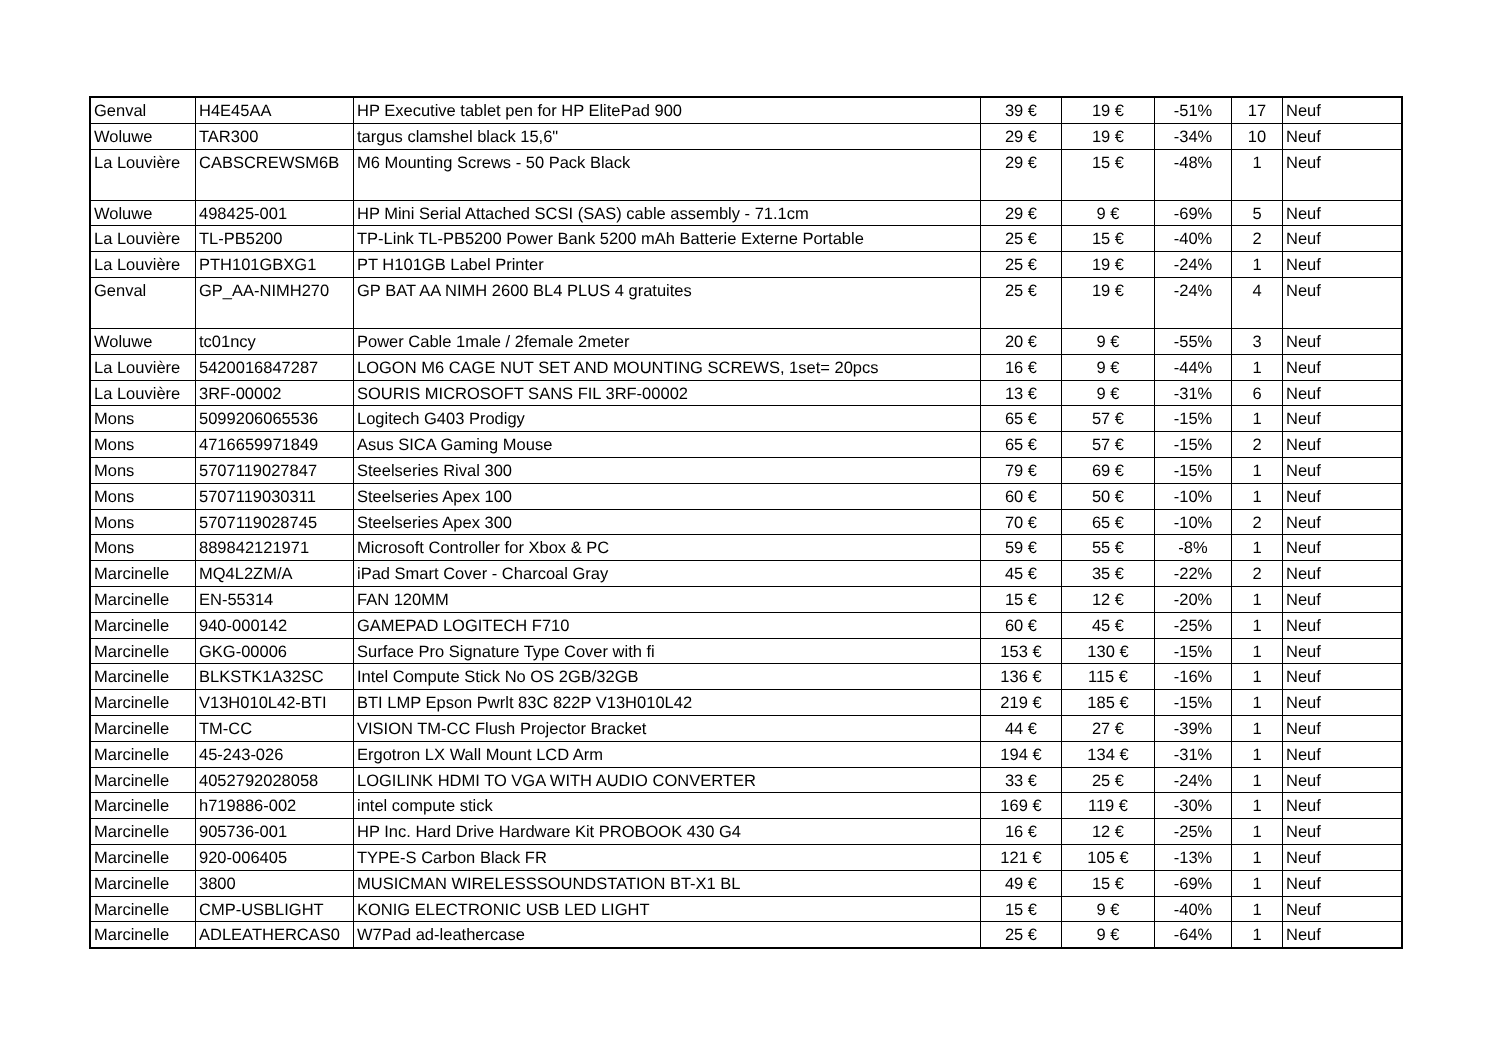| Genval | H4E45AA | HP Executive tablet pen for HP ElitePad 900 | 39 € | 19 € | -51% | 17 | Neuf |
| Woluwe | TAR300 | targus clamshel black 15,6" | 29 € | 19 € | -34% | 10 | Neuf |
| La Louvière | CABSCREWSM6B | M6 Mounting Screws - 50 Pack Black | 29 € | 15 € | -48% | 1 | Neuf |
| Woluwe | 498425-001 | HP Mini Serial Attached SCSI (SAS) cable assembly - 71.1cm | 29 € | 9 € | -69% | 5 | Neuf |
| La Louvière | TL-PB5200 | TP-Link TL-PB5200 Power Bank 5200 mAh Batterie Externe Portable | 25 € | 15 € | -40% | 2 | Neuf |
| La Louvière | PTH101GBXG1 | PT H101GB Label Printer | 25 € | 19 € | -24% | 1 | Neuf |
| Genval | GP_AA-NIMH270 | GP BAT AA NIMH 2600 BL4 PLUS 4 gratuites | 25 € | 19 € | -24% | 4 | Neuf |
| Woluwe | tc01ncy | Power Cable 1male / 2female 2meter | 20 € | 9 € | -55% | 3 | Neuf |
| La Louvière | 5420016847287 | LOGON M6 CAGE NUT SET AND MOUNTING SCREWS, 1set= 20pcs | 16 € | 9 € | -44% | 1 | Neuf |
| La Louvière | 3RF-00002 | SOURIS MICROSOFT SANS FIL 3RF-00002 | 13 € | 9 € | -31% | 6 | Neuf |
| Mons | 5099206065536 | Logitech G403 Prodigy | 65 € | 57 € | -15% | 1 | Neuf |
| Mons | 4716659971849 | Asus SICA Gaming Mouse | 65 € | 57 € | -15% | 2 | Neuf |
| Mons | 5707119027847 | Steelseries Rival 300 | 79 € | 69 € | -15% | 1 | Neuf |
| Mons | 5707119030311 | Steelseries Apex 100 | 60 € | 50 € | -10% | 1 | Neuf |
| Mons | 5707119028745 | Steelseries Apex 300 | 70 € | 65 € | -10% | 2 | Neuf |
| Mons | 889842121971 | Microsoft Controller for Xbox & PC | 59 € | 55 € | -8% | 1 | Neuf |
| Marcinelle | MQ4L2ZM/A | iPad Smart Cover - Charcoal Gray | 45 € | 35 € | -22% | 2 | Neuf |
| Marcinelle | EN-55314 | FAN 120MM | 15 € | 12 € | -20% | 1 | Neuf |
| Marcinelle | 940-000142 | GAMEPAD LOGITECH F710 | 60 € | 45 € | -25% | 1 | Neuf |
| Marcinelle | GKG-00006 | Surface Pro Signature Type Cover with fi | 153 € | 130 € | -15% | 1 | Neuf |
| Marcinelle | BLKSTK1A32SC | Intel Compute Stick No OS 2GB/32GB | 136 € | 115 € | -16% | 1 | Neuf |
| Marcinelle | V13H010L42-BTI | BTI LMP Epson Pwrlt 83C 822P V13H010L42 | 219 € | 185 € | -15% | 1 | Neuf |
| Marcinelle | TM-CC | VISION TM-CC Flush Projector Bracket | 44 € | 27 € | -39% | 1 | Neuf |
| Marcinelle | 45-243-026 | Ergotron LX Wall Mount LCD Arm | 194 € | 134 € | -31% | 1 | Neuf |
| Marcinelle | 4052792028058 | LOGILINK HDMI TO VGA WITH AUDIO CONVERTER | 33 € | 25 € | -24% | 1 | Neuf |
| Marcinelle | h719886-002 | intel compute stick | 169 € | 119 € | -30% | 1 | Neuf |
| Marcinelle | 905736-001 | HP Inc. Hard Drive Hardware Kit PROBOOK 430 G4 | 16 € | 12 € | -25% | 1 | Neuf |
| Marcinelle | 920-006405 | TYPE-S Carbon Black FR | 121 € | 105 € | -13% | 1 | Neuf |
| Marcinelle | 3800 | MUSICMAN WIRELESSSOUNDSTATION BT-X1 BL | 49 € | 15 € | -69% | 1 | Neuf |
| Marcinelle | CMP-USBLIGHT | KONIG ELECTRONIC USB LED LIGHT | 15 € | 9 € | -40% | 1 | Neuf |
| Marcinelle | ADLEATHERCAS0 | W7Pad ad-leathercase | 25 € | 9 € | -64% | 1 | Neuf |